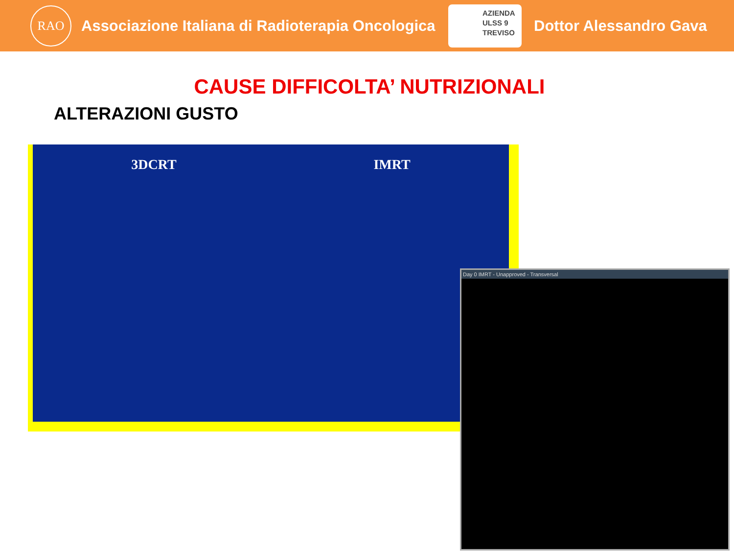RAO
Associazione Italiana di Radioterapia Oncologica
AZIENDA
ULSS 9
TREVISO
Dottor Alessandro Gava
CAUSE DIFFICOLTA’ NUTRIZIONALI
ALTERAZIONI GUSTO
3DCRT IMRT
Day 0 IMRT - Unapproved - Transversal